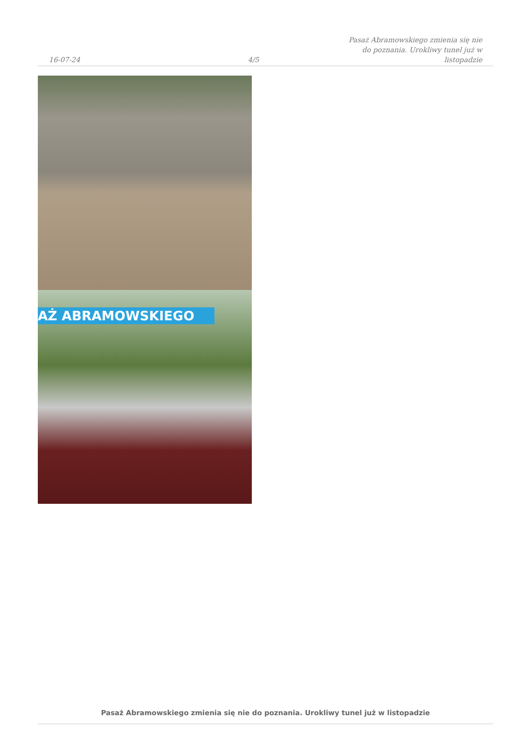16-07-24
4/5
Pasaż Abramowskiego zmienia się nie
do poznania. Urokliwy tunel już w
listopadzie
AŻ ABRAMOWSKIEGO
Pasaż Abramowskiego zmienia się nie do poznania. Urokliwy tunel już w listopadzie